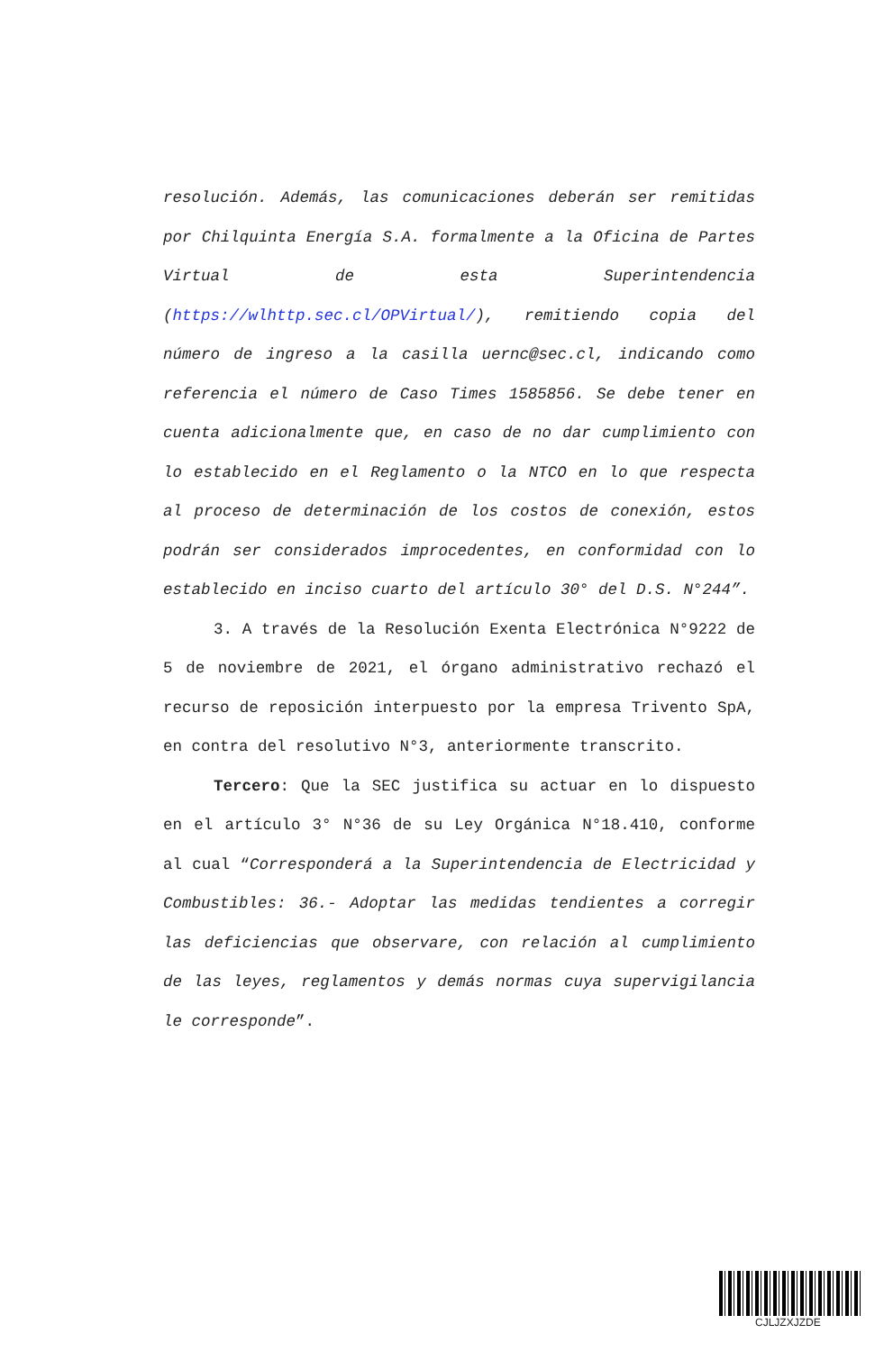resolución. Además, las comunicaciones deberán ser remitidas por Chilquinta Energía S.A. formalmente a la Oficina de Partes Virtual de esta Superintendencia (https://wlhttp.sec.cl/OPVirtual/), remitiendo copia del número de ingreso a la casilla uernc@sec.cl, indicando como referencia el número de Caso Times 1585856. Se debe tener en cuenta adicionalmente que, en caso de no dar cumplimiento con lo establecido en el Reglamento o la NTCO en lo que respecta al proceso de determinación de los costos de conexión, estos podrán ser considerados improcedentes, en conformidad con lo establecido en inciso cuarto del artículo 30° del D.S. N°244”.
3. A través de la Resolución Exenta Electrónica N°9222 de 5 de noviembre de 2021, el órgano administrativo rechazó el recurso de reposición interpuesto por la empresa Trivento SpA, en contra del resolutivo N°3, anteriormente transcrito.
Tercero: Que la SEC justifica su actuar en lo dispuesto en el artículo 3° N°36 de su Ley Orgánica N°18.410, conforme al cual “Corresponderá a la Superintendencia de Electricidad y Combustibles: 36.- Adoptar las medidas tendientes a corregir las deficiencias que observare, con relación al cumplimiento de las leyes, reglamentos y demás normas cuya supervigilancia le corresponde”.
CJLJZXJZDE